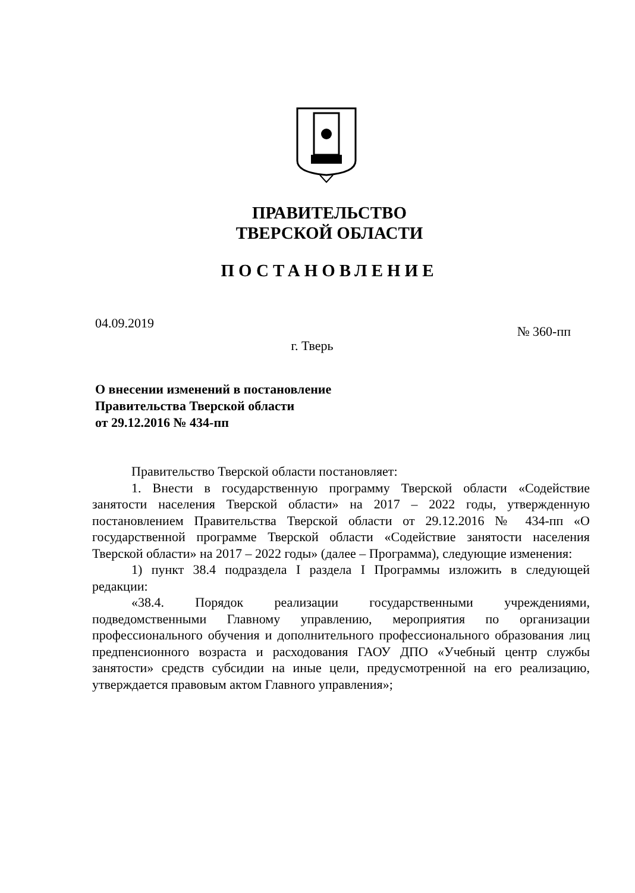ПРАВИТЕЛЬСТВО
ТВЕРСКОЙ ОБЛАСТИ
ПОСТАНОВЛЕНИЕ
04.09.2019 № 360-пп
г. Тверь
О внесении изменений в постановление
Правительства Тверской области
от 29.12.2016 № 434-пп
Правительство Тверской области постановляет:
1. Внести в государственную программу Тверской области «Содействие занятости населения Тверской области» на 2017 – 2022 годы, утвержденную постановлением Правительства Тверской области от 29.12.2016 № 434-пп «О государственной программе Тверской области «Содействие занятости населения Тверской области» на 2017 – 2022 годы» (далее – Программа), следующие изменения:
1) пункт 38.4 подраздела I раздела I Программы изложить в следующей редакции:
«38.4. Порядок реализации государственными учреждениями, подведомственными Главному управлению, мероприятия по организации профессионального обучения и дополнительного профессионального образования лиц предпенсионного возраста и расходования ГАОУ ДПО «Учебный центр службы занятости» средств субсидии на иные цели, предусмотренной на его реализацию, утверждается правовым актом Главного управления»;